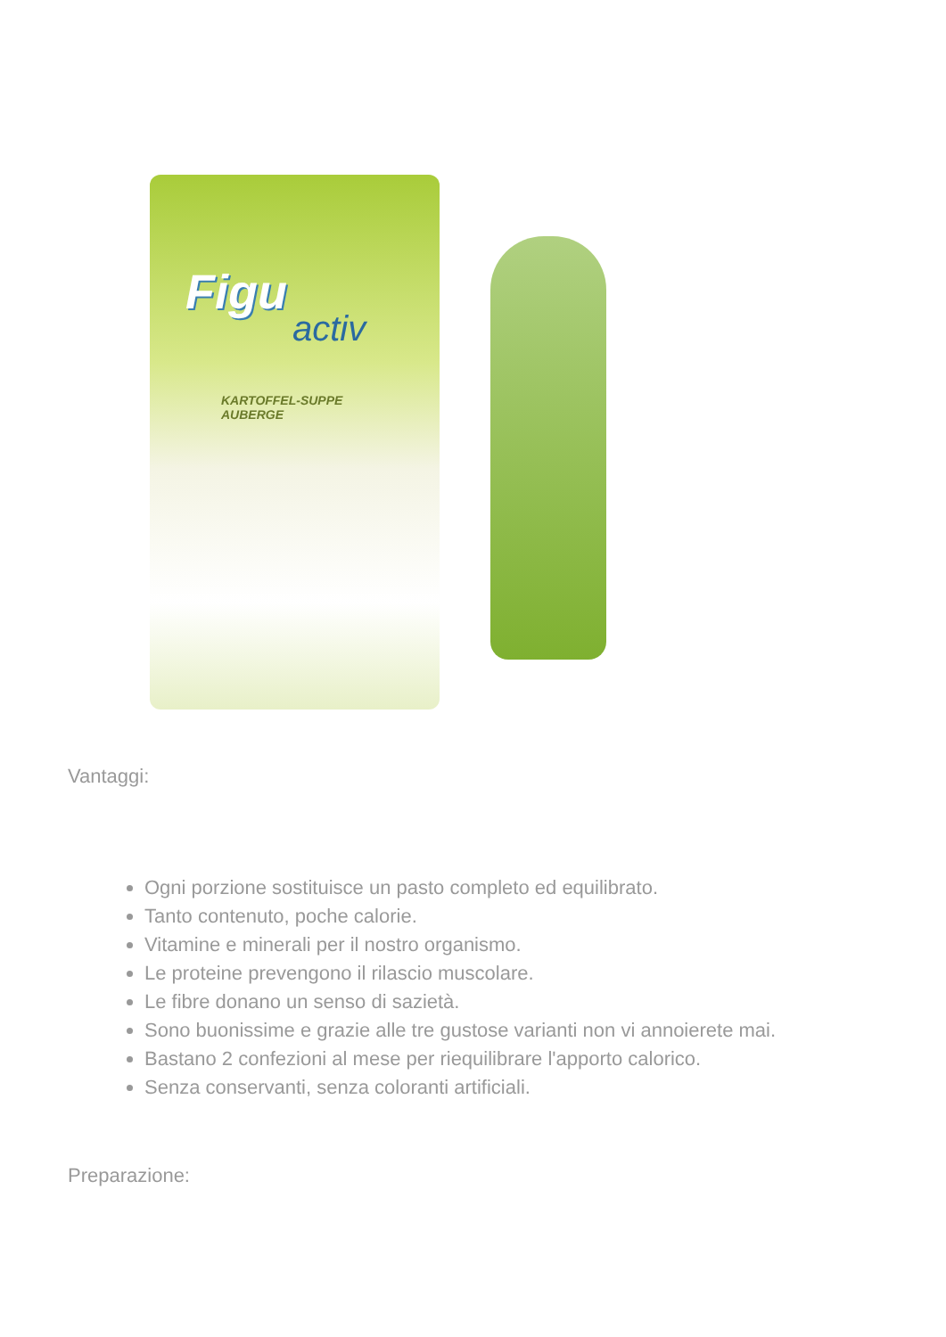Figu
activ
KARTOFFEL-SUPPE
AUBERGE
Vantaggi:
Ogni porzione sostituisce un pasto completo ed equilibrato.
Tanto contenuto, poche calorie.
Vitamine e minerali per il nostro organismo.
Le proteine prevengono il rilascio muscolare.
Le fibre donano un senso di sazietà.
Sono buonissime e grazie alle tre gustose varianti non vi annoierete mai.
Bastano 2 confezioni al mese per riequilibrare l'apporto calorico.
Senza conservanti, senza coloranti artificiali.
Preparazione: